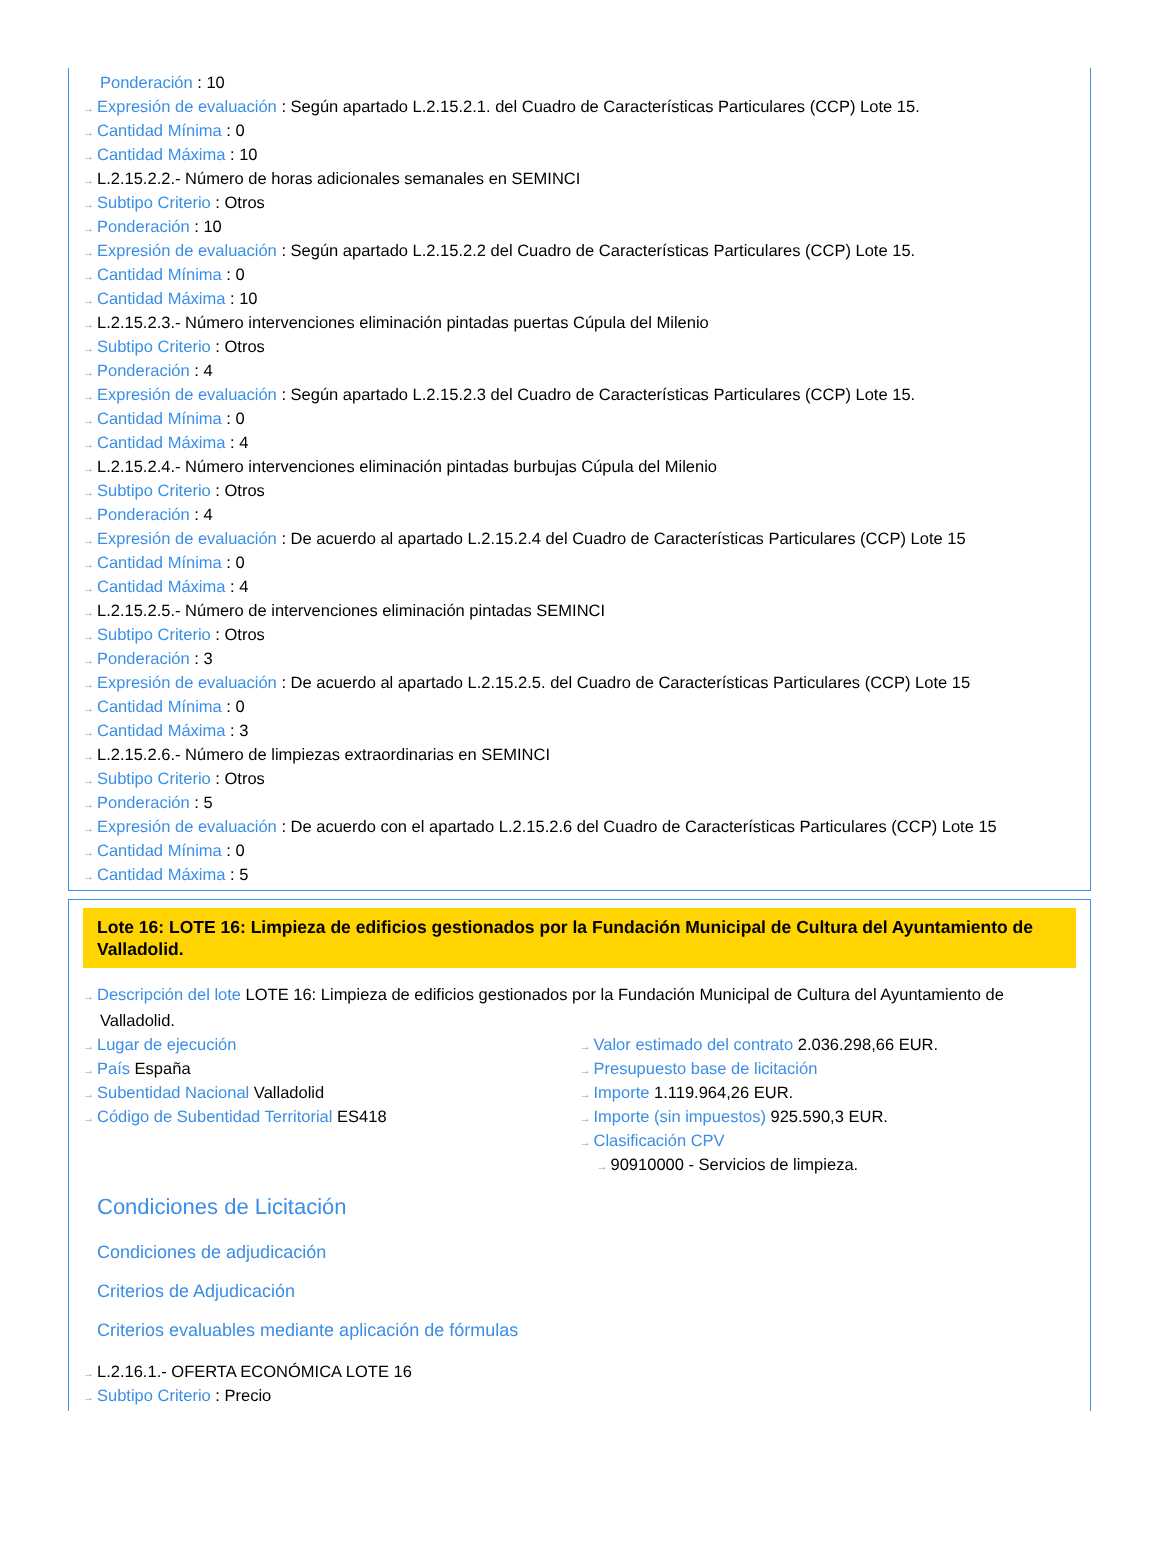Ponderación : 10
→ Expresión de evaluación : Según apartado L.2.15.2.1. del Cuadro de Características Particulares (CCP) Lote 15.
→ Cantidad Mínima : 0
→ Cantidad Máxima : 10
→ L.2.15.2.2.- Número de horas adicionales semanales en SEMINCI
→ Subtipo Criterio : Otros
→ Ponderación : 10
→ Expresión de evaluación : Según apartado L.2.15.2.2 del Cuadro de Características Particulares (CCP) Lote 15.
→ Cantidad Mínima : 0
→ Cantidad Máxima : 10
→ L.2.15.2.3.- Número intervenciones eliminación pintadas puertas Cúpula del Milenio
→ Subtipo Criterio : Otros
→ Ponderación : 4
→ Expresión de evaluación : Según apartado L.2.15.2.3 del Cuadro de Características Particulares (CCP) Lote 15.
→ Cantidad Mínima : 0
→ Cantidad Máxima : 4
→ L.2.15.2.4.- Número intervenciones eliminación pintadas burbujas Cúpula del Milenio
→ Subtipo Criterio : Otros
→ Ponderación : 4
→ Expresión de evaluación : De acuerdo al apartado L.2.15.2.4 del Cuadro de Características Particulares (CCP) Lote 15
→ Cantidad Mínima : 0
→ Cantidad Máxima : 4
→ L.2.15.2.5.- Número de intervenciones eliminación pintadas SEMINCI
→ Subtipo Criterio : Otros
→ Ponderación : 3
→ Expresión de evaluación : De acuerdo al apartado L.2.15.2.5. del Cuadro de Características Particulares (CCP) Lote 15
→ Cantidad Mínima : 0
→ Cantidad Máxima : 3
→ L.2.15.2.6.- Número de limpiezas extraordinarias en SEMINCI
→ Subtipo Criterio : Otros
→ Ponderación : 5
→ Expresión de evaluación : De acuerdo con el apartado L.2.15.2.6 del Cuadro de Características Particulares (CCP) Lote 15
→ Cantidad Mínima : 0
→ Cantidad Máxima : 5
Lote 16: LOTE 16: Limpieza de edificios gestionados por la Fundación Municipal de Cultura del Ayuntamiento de Valladolid.
→ Descripción del lote LOTE 16: Limpieza de edificios gestionados por la Fundación Municipal de Cultura del Ayuntamiento de Valladolid.
→ Lugar de ejecución
→ País España
→ Subentidad Nacional Valladolid
→ Código de Subentidad Territorial ES418
→ Valor estimado del contrato 2.036.298,66 EUR.
→ Presupuesto base de licitación
→ Importe 1.119.964,26 EUR.
→ Importe (sin impuestos) 925.590,3 EUR.
→ Clasificación CPV
→ 90910000 - Servicios de limpieza.
Condiciones de Licitación
Condiciones de adjudicación
Criterios de Adjudicación
Criterios evaluables mediante aplicación de fórmulas
→ L.2.16.1.- OFERTA ECONÓMICA LOTE 16
→ Subtipo Criterio : Precio